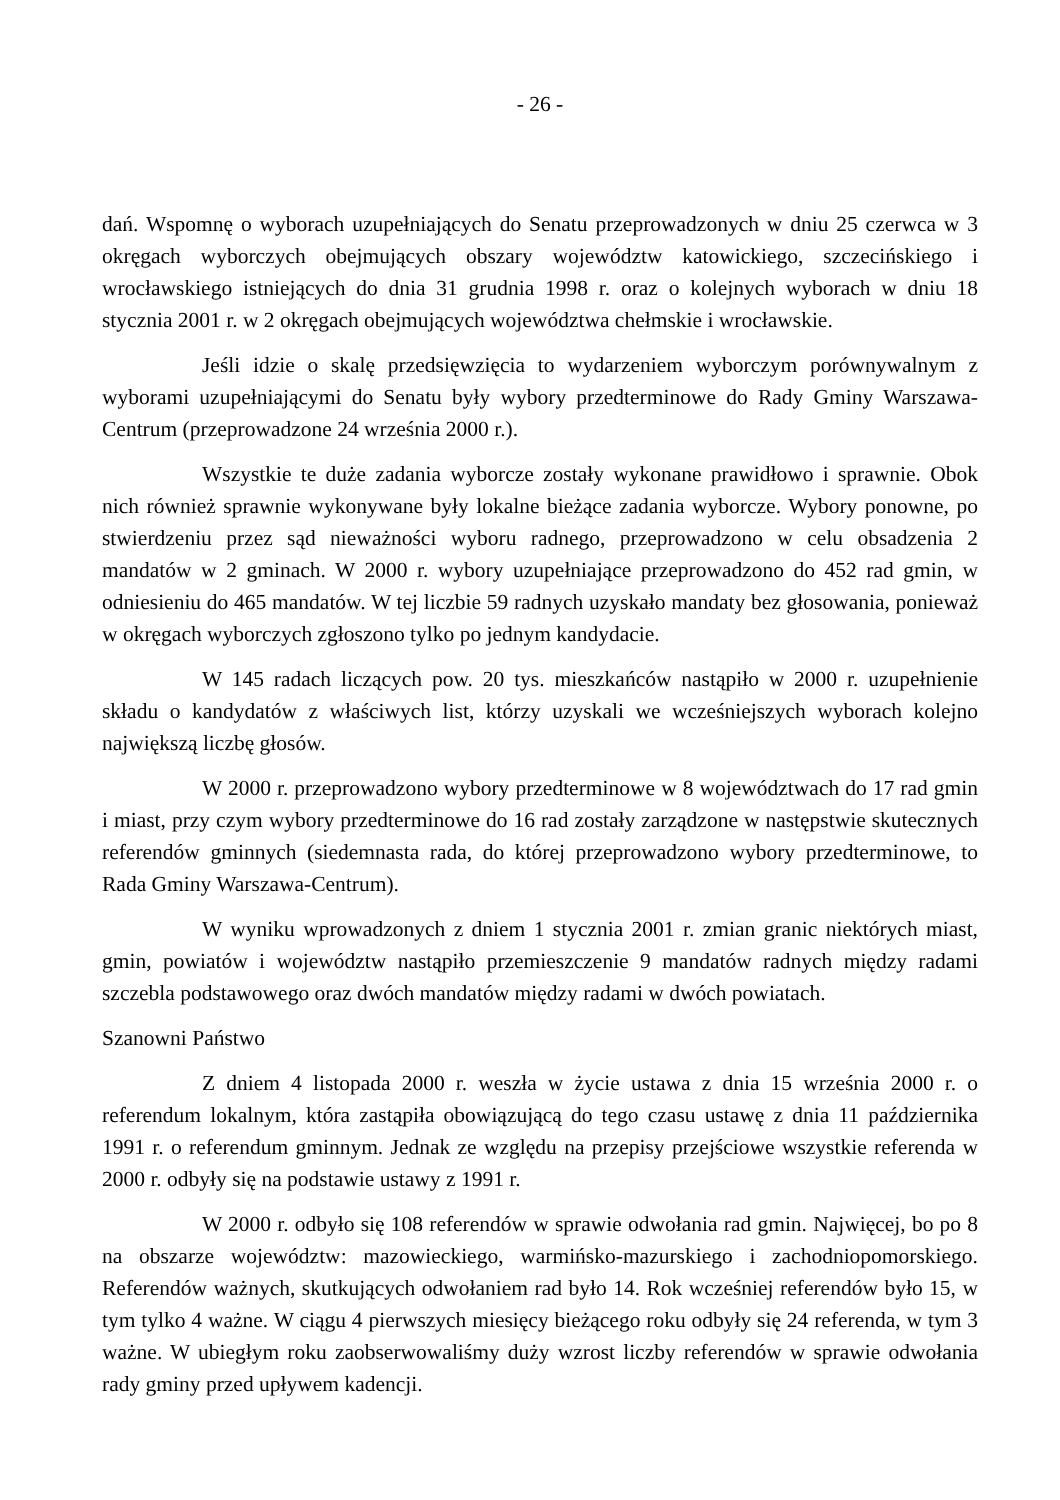- 26 -
dań. Wspomnę o wyborach uzupełniających do Senatu przeprowadzonych w dniu 25 czerwca w 3 okręgach wyborczych obejmujących obszary województw katowickiego, szczecińskiego i wrocławskiego istniejących do dnia 31 grudnia 1998 r. oraz o kolejnych wyborach w dniu 18 stycznia 2001 r. w 2 okręgach obejmujących województwa chełmskie i wrocławskie.
Jeśli idzie o skalę przedsięwzięcia to wydarzeniem wyborczym porównywalnym z wyborami uzupełniającymi do Senatu były wybory przedterminowe do Rady Gminy Warszawa-Centrum (przeprowadzone 24 września 2000 r.).
Wszystkie te duże zadania wyborcze zostały wykonane prawidłowo i sprawnie. Obok nich również sprawnie wykonywane były lokalne bieżące zadania wyborcze. Wybory ponowne, po stwierdzeniu przez sąd nieważności wyboru radnego, przeprowadzono w celu obsadzenia 2 mandatów w 2 gminach. W 2000 r. wybory uzupełniające przeprowadzono do 452 rad gmin, w odniesieniu do 465 mandatów. W tej liczbie 59 radnych uzyskało mandaty bez głosowania, ponieważ w okręgach wyborczych zgłoszono tylko po jednym kandydacie.
W 145 radach liczących pow. 20 tys. mieszkańców nastąpiło w 2000 r. uzupełnienie składu o kandydatów z właściwych list, którzy uzyskali we wcześniejszych wyborach kolejno największą liczbę głosów.
W 2000 r. przeprowadzono wybory przedterminowe w 8 województwach do 17 rad gmin i miast, przy czym wybory przedterminowe do 16 rad zostały zarządzone w następstwie skutecznych referendów gminnych (siedemnasta rada, do której przeprowadzono wybory przedterminowe, to Rada Gminy Warszawa-Centrum).
W wyniku wprowadzonych z dniem 1 stycznia 2001 r. zmian granic niektórych miast, gmin, powiatów i województw nastąpiło przemieszczenie 9 mandatów radnych między radami szczebla podstawowego oraz dwóch mandatów między radami w dwóch powiatach.
Szanowni Państwo
Z dniem 4 listopada 2000 r. weszła w życie ustawa z dnia 15 września 2000 r. o referendum lokalnym, która zastąpiła obowiązującą do tego czasu ustawę z dnia 11 października 1991 r. o referendum gminnym. Jednak ze względu na przepisy przejściowe wszystkie referenda w 2000 r. odbyły się na podstawie ustawy z 1991 r.
W 2000 r. odbyło się 108 referendów w sprawie odwołania rad gmin. Najwięcej, bo po 8 na obszarze województw: mazowieckiego, warmińsko-mazurskiego i zachodniopomorskiego. Referendów ważnych, skutkujących odwołaniem rad było 14. Rok wcześniej referendów było 15, w tym tylko 4 ważne. W ciągu 4 pierwszych miesięcy bieżącego roku odbyły się 24 referenda, w tym 3 ważne. W ubiegłym roku zaobserwowaliśmy duży wzrost liczby referendów w sprawie odwołania rady gminy przed upływem kadencji.